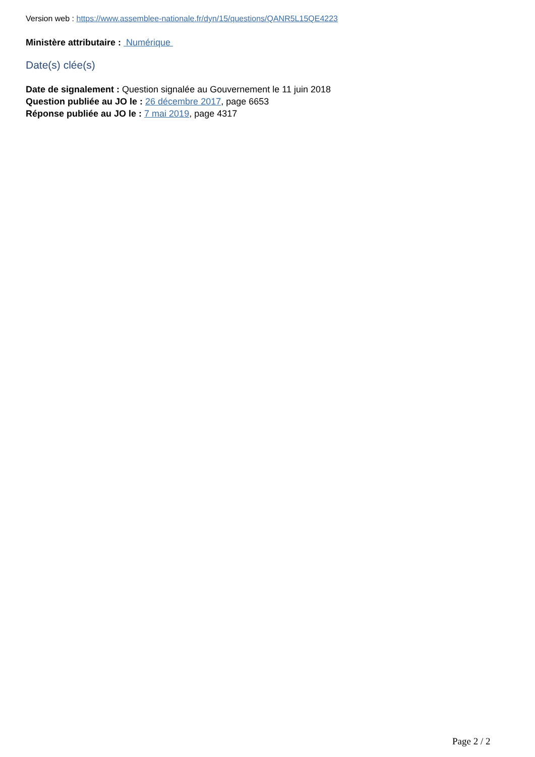Version web : https://www.assemblee-nationale.fr/dyn/15/questions/QANR5L15QE4223
Ministère attributaire : Numérique
Date(s) clée(s)
Date de signalement : Question signalée au Gouvernement le 11 juin 2018
Question publiée au JO le : 26 décembre 2017, page 6653
Réponse publiée au JO le : 7 mai 2019, page 4317
Page 2 / 2